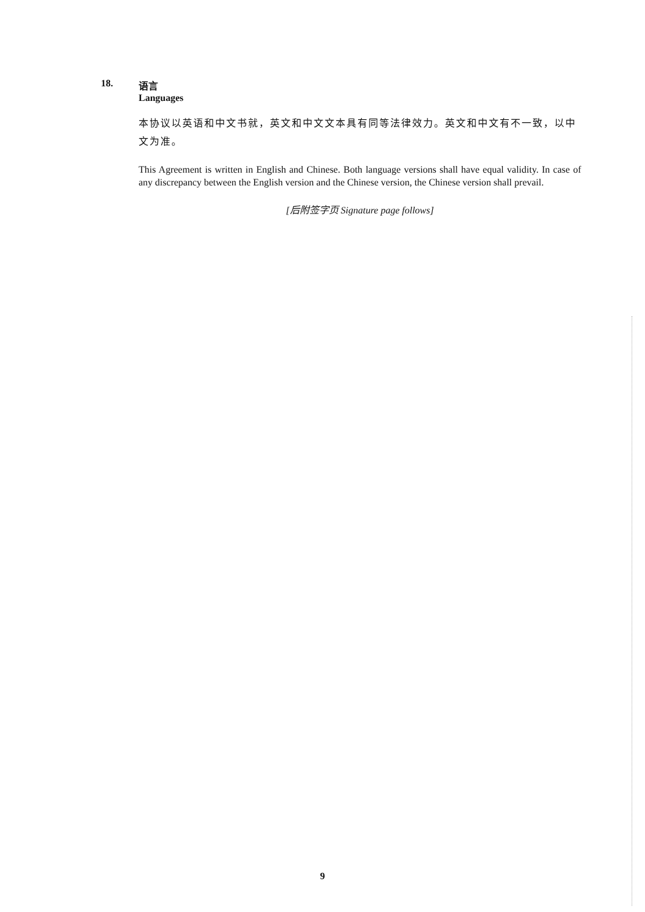18. 语言
Languages
本协议以英语和中文书就，英文和中文文本具有同等法律效力。英文和中文有不一致，以中文为准。
This Agreement is written in English and Chinese. Both language versions shall have equal validity. In case of any discrepancy between the English version and the Chinese version, the Chinese version shall prevail.
[后附签字页 Signature page follows]
9